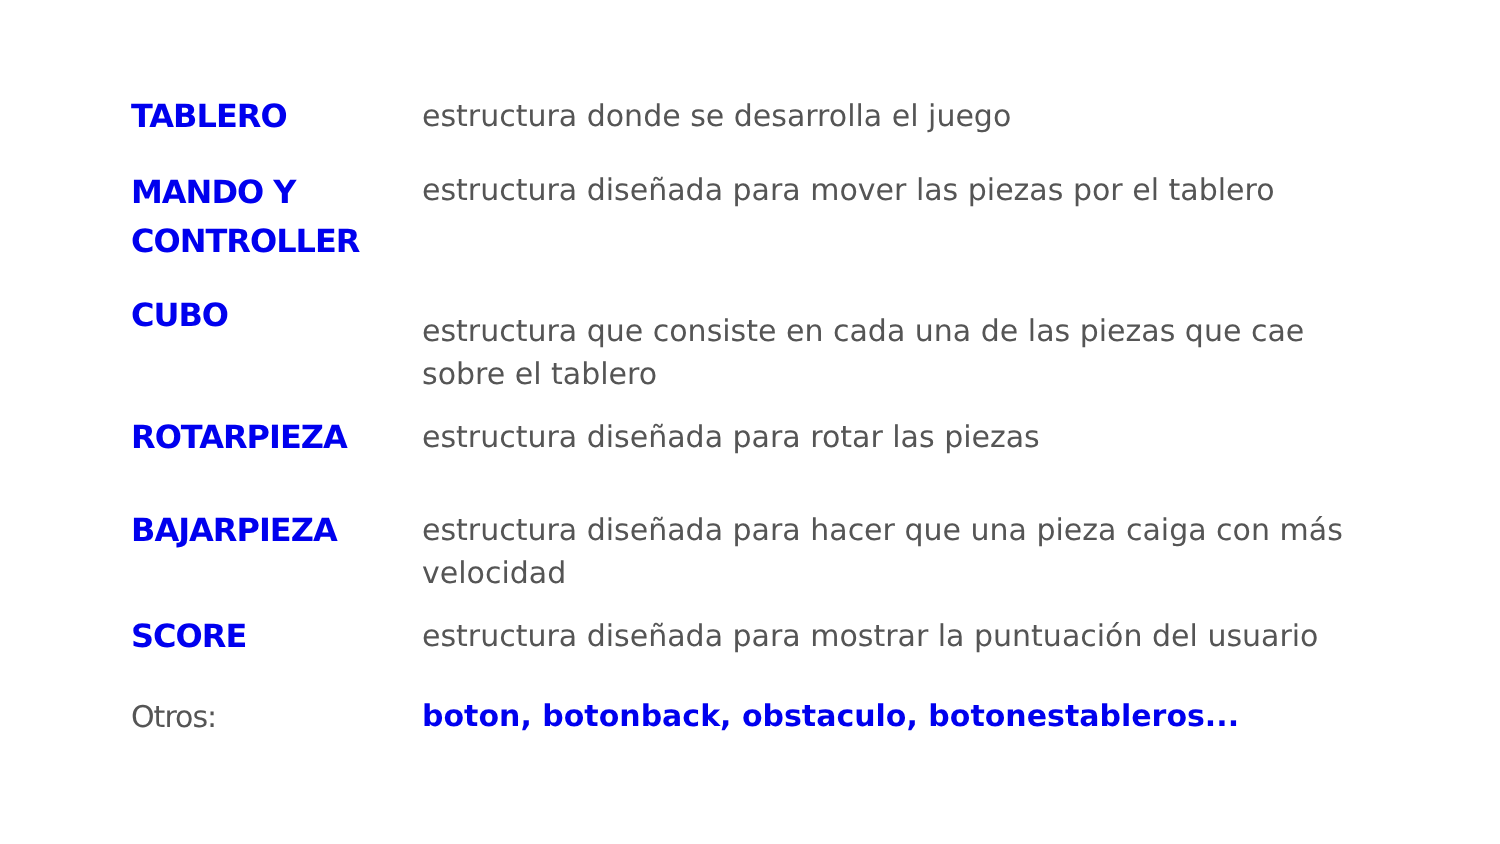TABLERO
estructura donde se desarrolla el juego
MANDO Y CONTROLLER
estructura diseñada para mover las piezas por el tablero
CUBO
estructura que consiste en cada una de las piezas que cae sobre el tablero
ROTARPIEZA
estructura diseñada para rotar las piezas
BAJARPIEZA
estructura diseñada para hacer que una pieza caiga con más velocidad
SCORE
estructura diseñada para mostrar la puntuación del usuario
Otros:
boton, botonback, obstaculo, botonestableros...